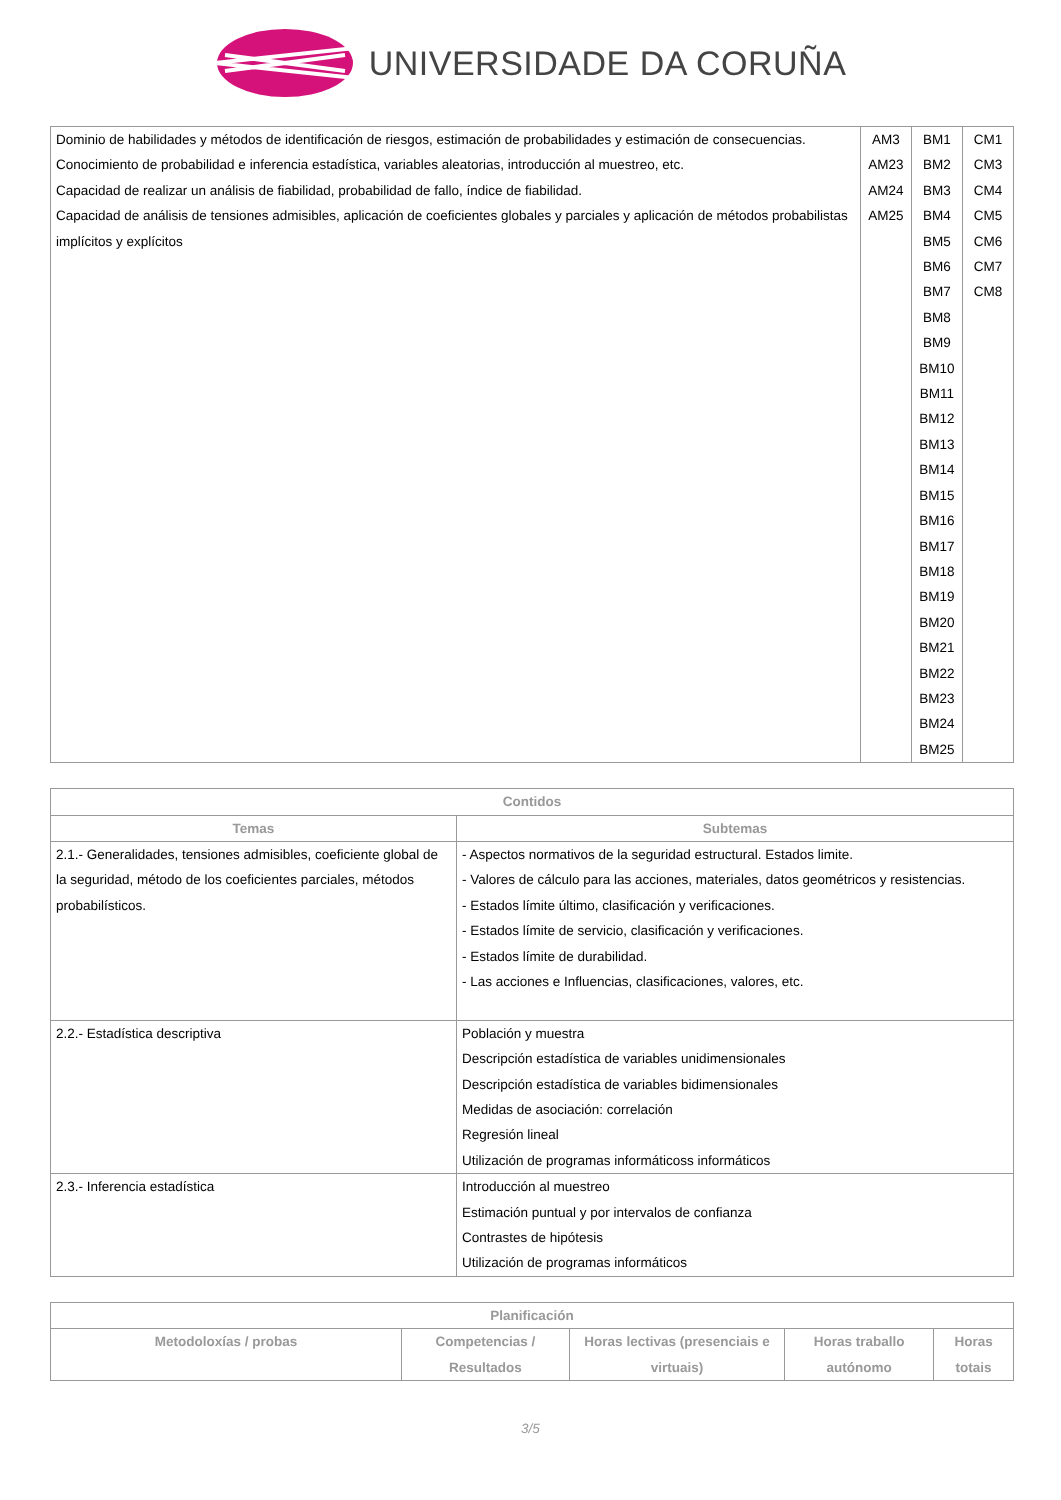UNIVERSIDADE DA CORUÑA
| Dominio de habilidades y métodos de identificación de riesgos, estimación de probabilidades y estimación de consecuencias. Conocimiento de probabilidad e inferencia estadística, variables aleatorias, introducción al muestreo, etc. Capacidad de realizar un análisis de fiabilidad, probabilidad de fallo, índice de fiabilidad. Capacidad de análisis de tensiones admisibles, aplicación de coeficientes globales y parciales y aplicación de métodos probabilistas implícitos y explícitos | AM3 AM23 AM24 AM25 | BM1 BM2 BM3 BM4 BM5 BM6 BM7 BM8 BM9 BM10 BM11 BM12 BM13 BM14 BM15 BM16 BM17 BM18 BM19 BM20 BM21 BM22 BM23 BM24 BM25 | CM1 CM3 CM4 CM5 CM6 CM7 CM8 |
| Contidos | |
| --- | --- |
| Temas | Subtemas |
| 2.1.- Generalidades, tensiones admisibles, coeficiente global de la seguridad, método de los coeficientes parciales, métodos probabilísticos. | - Aspectos normativos de la seguridad estructural. Estados limite. - Valores de cálculo para las acciones, materiales, datos geométricos y resistencias. - Estados límite último, clasificación y verificaciones. - Estados límite de servicio, clasificación y verificaciones. - Estados límite de durabilidad. - Las acciones e Influencias, clasificaciones, valores, etc. |
| 2.2.- Estadística descriptiva | Población y muestra Descripción estadística de variables unidimensionales Descripción estadística de variables bidimensionales Medidas de asociación: correlación Regresión lineal Utilización de programas informáticoss informáticos |
| 2.3.- Inferencia estadística | Introducción al muestreo Estimación puntual y por intervalos de confianza Contrastes de hipótesis Utilización de programas informáticos |
| Planificación | | | | |
| --- | --- | --- | --- | --- |
| Metodoloxías / probas | Competencias / Resultados | Horas lectivas (presenciais e virtuais) | Horas traballo autónomo | Horas totais |
3/5